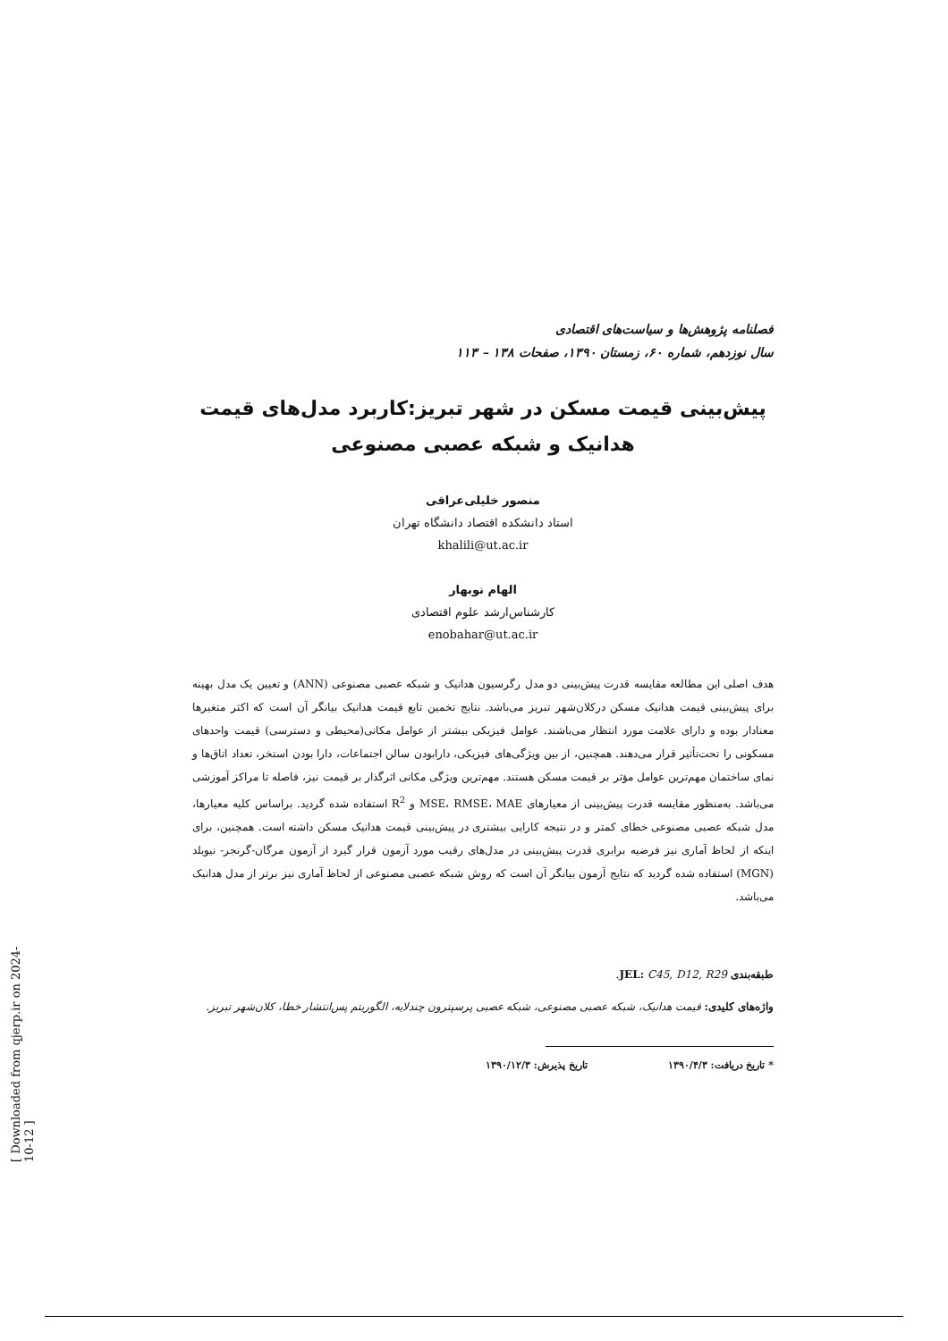فصلنامه پژوهش‌ها و سیاست‌های اقتصادی
سال نوزدهم، شماره ۶۰، زمستان ۱۳۹۰، صفحات ۱۳۸ – ۱۱۳
پیش‌بینی قیمت مسکن در شهر تبریز:کاربرد مدل‌های قیمت
هدانیک و شبکه عصبی مصنوعی
منصور خلیلی‌عراقی
استاد دانشکده اقتصاد دانشگاه تهران
khalili@ut.ac.ir
الهام نوبهار
کارشناس‌ارشد علوم اقتصادی
enobahar@ut.ac.ir
هدف اصلی این مطالعه مقایسه قدرت پیش‌بینی دو مدل رگرسیون هدانیک و شبکه عصبی مصنوعی (ANN) و تعیین یک مدل بهینه برای پیش‌بینی قیمت هدانیک مسکن درکلان‌شهر تبریز می‌باشد. نتایج تخمین تابع قیمت هدانیک بیانگر آن است که اکثر متغیرها معنادار بوده و دارای علامت مورد انتظار می‌باشند. عوامل فیزیکی بیشتر از عوامل مکانی(محیطی و دسترسی) قیمت واحدهای مسکونی را تحت‌تأثیر قرار می‌دهند. همچنین، از بین ویژگی‌های فیزیکی، دارابودن سالن اجتماعات، دارا بودن استخر، تعداد اتاق‌ها و نمای ساختمان مهم‌ترین عوامل مؤثر بر قیمت مسکن هستند. مهم‌ترین ویژگی مکانی اثرگذار بر قیمت نیز، فاصله تا مراکز آموزشی می‌باشد. به‌منظور مقایسه قدرت پیش‌بینی از معیارهای MSE، RMSE، MAE و R<sup>2</sup> استفاده شده گردید. براساس کلیه معیارها، مدل شبکه عصبی مصنوعی خطای کمتر و در نتیجه کارایی بیشتری در پیش‌بینی قیمت هدانیک مسکن داشته است. همچنین، برای اینکه از لحاظ آماری نیز فرضیه برابری قدرت پیش‌بینی در مدل‌های رقیب مورد آزمون قرار گیرد از آزمون مرگان-گرنجر- نیوبلد (MGN) استفاده شده گردید که نتایج آزمون بیانگر آن است که روش شبکه عصبی مصنوعی از لحاظ آماری نیز برتر از مدل هدانیک می‌باشد.
طبقه‌بندی JEL: C45, D12, R29.
واژه‌های کلیدی: قیمت هدانیک، شبکه عصبی مصنوعی، شبکه عصبی پرسپترون چندلایه، الگوریتم پس‌انتشار خطا، کلان‌شهر تبریز.
* تاریخ دریافت: ۱۳۹۰/۴/۳ تاریخ پذیرش: ۱۳۹۰/۱۲/۳
[ Downloaded from qjerp.ir on 2024-10-12 ]